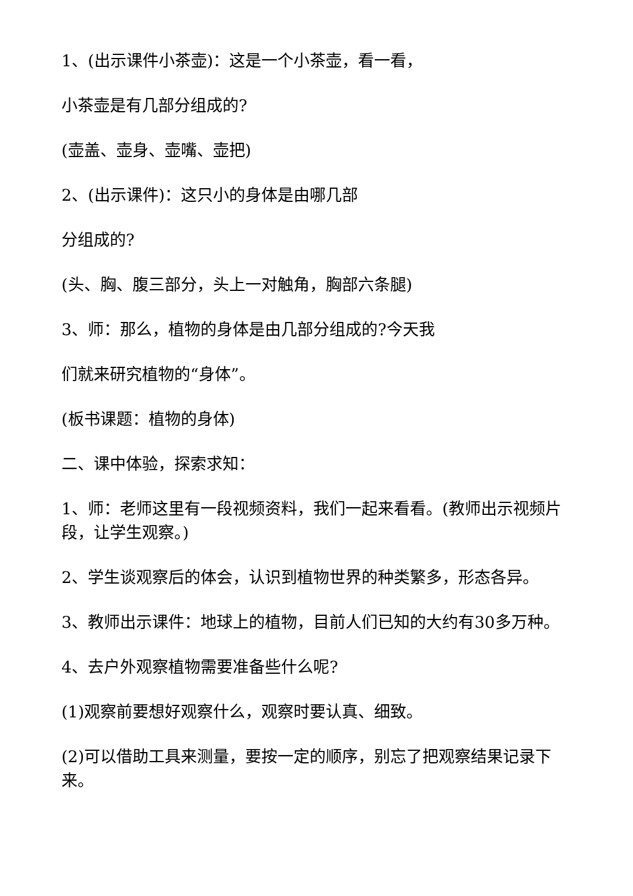1、(出示课件小茶壶)：这是一个小茶壶，看一看，
小茶壶是有几部分组成的?
(壶盖、壶身、壶嘴、壶把)
2、(出示课件)：这只小的身体是由哪几部
分组成的?
(头、胸、腹三部分，头上一对触角，胸部六条腿)
3、师：那么，植物的身体是由几部分组成的?今天我
们就来研究植物的“身体”。
(板书课题：植物的身体)
二、课中体验，探索求知：
1、师：老师这里有一段视频资料，我们一起来看看。(教师出示视频片段，让学生观察。)
2、学生谈观察后的体会，认识到植物世界的种类繁多，形态各异。
3、教师出示课件：地球上的植物，目前人们已知的大约有30多万种。
4、去户外观察植物需要准备些什么呢?
(1)观察前要想好观察什么，观察时要认真、细致。
(2)可以借助工具来测量，要按一定的顺序，别忘了把观察结果记录下来。